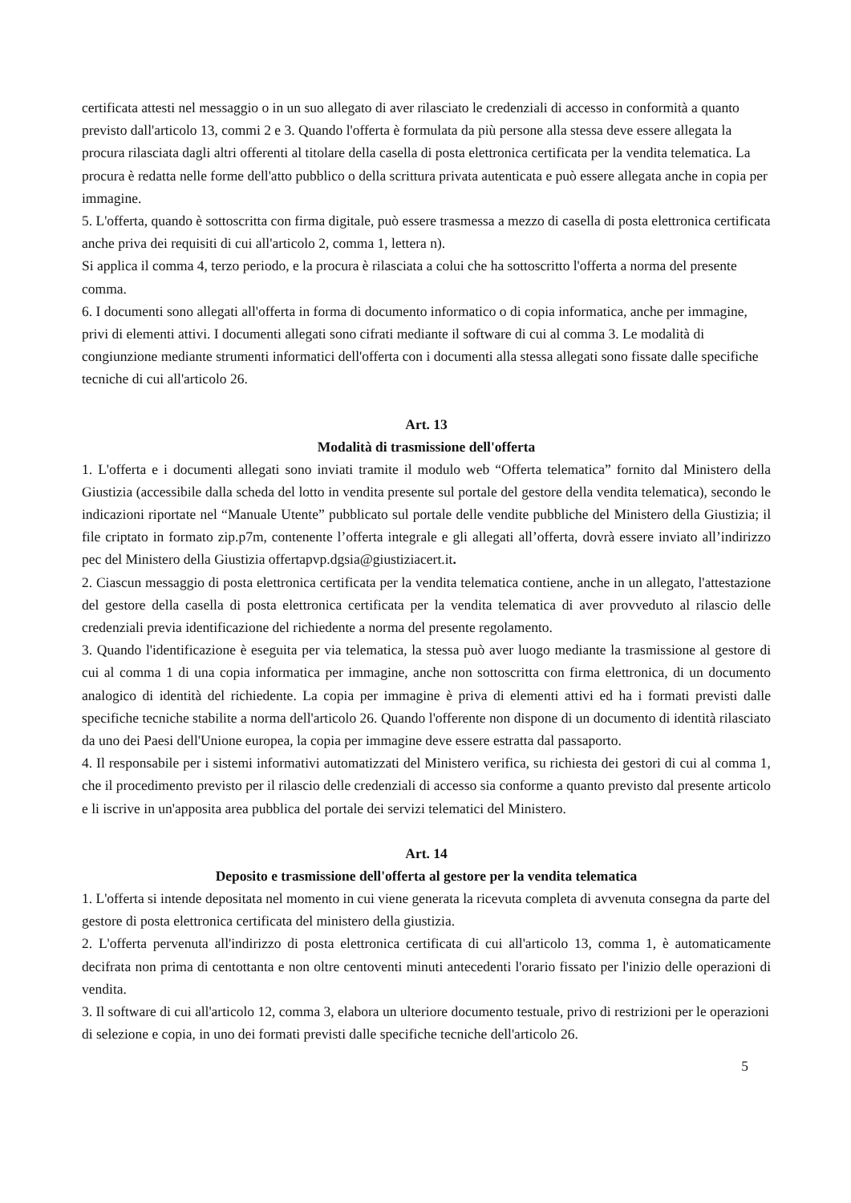certificata attesti nel messaggio o in un suo allegato di aver rilasciato le credenziali di accesso in conformità a quanto previsto dall'articolo 13, commi 2 e 3. Quando l'offerta è formulata da più persone alla stessa deve essere allegata la procura rilasciata dagli altri offerenti al titolare della casella di posta elettronica certificata per la vendita telematica. La procura è redatta nelle forme dell'atto pubblico o della scrittura privata autenticata e può essere allegata anche in copia per immagine.
5. L'offerta, quando è sottoscritta con firma digitale, può essere trasmessa a mezzo di casella di posta elettronica certificata anche priva dei requisiti di cui all'articolo 2, comma 1, lettera n).
Si applica il comma 4, terzo periodo, e la procura è rilasciata a colui che ha sottoscritto l'offerta a norma del presente comma.
6. I documenti sono allegati all'offerta in forma di documento informatico o di copia informatica, anche per immagine, privi di elementi attivi. I documenti allegati sono cifrati mediante il software di cui al comma 3. Le modalità di congiunzione mediante strumenti informatici dell'offerta con i documenti alla stessa allegati sono fissate dalle specifiche tecniche di cui all'articolo 26.
Art. 13
Modalità di trasmissione dell'offerta
1. L'offerta e i documenti allegati sono inviati tramite il modulo web “Offerta telematica” fornito dal Ministero della Giustizia (accessibile dalla scheda del lotto in vendita presente sul portale del gestore della vendita telematica), secondo le indicazioni riportate nel “Manuale Utente” pubblicato sul portale delle vendite pubbliche del Ministero della Giustizia; il file criptato in formato zip.p7m, contenente l’offerta integrale e gli allegati all’offerta, dovrà essere inviato all’indirizzo pec del Ministero della Giustizia offertapvp.dgsia@giustiziacert.it.
2. Ciascun messaggio di posta elettronica certificata per la vendita telematica contiene, anche in un allegato, l'attestazione del gestore della casella di posta elettronica certificata per la vendita telematica di aver provveduto al rilascio delle credenziali previa identificazione del richiedente a norma del presente regolamento.
3. Quando l'identificazione è eseguita per via telematica, la stessa può aver luogo mediante la trasmissione al gestore di cui al comma 1 di una copia informatica per immagine, anche non sottoscritta con firma elettronica, di un documento analogico di identità del richiedente. La copia per immagine è priva di elementi attivi ed ha i formati previsti dalle specifiche tecniche stabilite a norma dell'articolo 26. Quando l'offerente non dispone di un documento di identità rilasciato da uno dei Paesi dell'Unione europea, la copia per immagine deve essere estratta dal passaporto.
4. Il responsabile per i sistemi informativi automatizzati del Ministero verifica, su richiesta dei gestori di cui al comma 1, che il procedimento previsto per il rilascio delle credenziali di accesso sia conforme a quanto previsto dal presente articolo e li iscrive in un'apposita area pubblica del portale dei servizi telematici del Ministero.
Art. 14
Deposito e trasmissione dell'offerta al gestore per la vendita telematica
1. L'offerta si intende depositata nel momento in cui viene generata la ricevuta completa di avvenuta consegna da parte del gestore di posta elettronica certificata del ministero della giustizia.
2. L'offerta pervenuta all'indirizzo di posta elettronica certificata di cui all'articolo 13, comma 1, è automaticamente decifrata non prima di centottanta e non oltre centoventi minuti antecedenti l'orario fissato per l'inizio delle operazioni di vendita.
3. Il software di cui all'articolo 12, comma 3, elabora un ulteriore documento testuale, privo di restrizioni per le operazioni di selezione e copia, in uno dei formati previsti dalle specifiche tecniche dell'articolo 26.
5